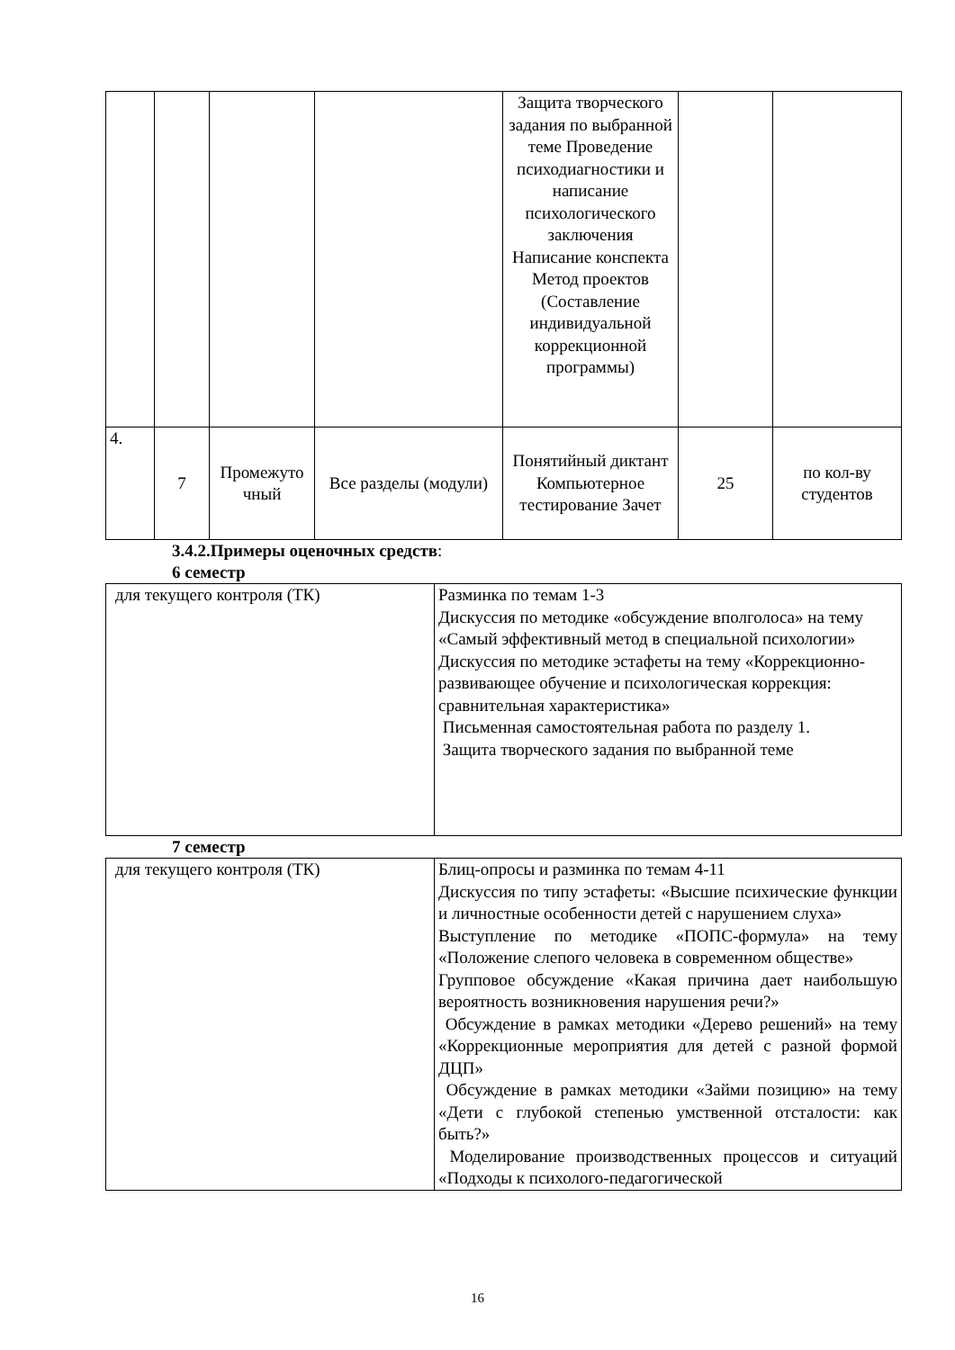| | | | | Защита творческого задания по выбранной теме Проведение психодиагностики и написание психологического заключения Написание конспекта Метод проектов (Составление индивидуальной коррекционной программы) | | |
| 4. | 7 | Промежуто чный | Все разделы (модули) | Понятийный диктант Компьютерное тестирование Зачет | 25 | по кол-ву студентов |
3.4.2.Примеры оценочных средств:
6 семестр
| для текущего контроля (ТК) | Разминка по темам 1-3 Дискуссия по методике «обсуждение вполголоса» на тему «Самый эффективный метод в специальной психологии» Дискуссия по методике эстафеты на тему «Коррекционно-развивающее обучение и психологическая коррекция: сравнительная характеристика» Письменная самостоятельная работа по разделу 1. Защита творческого задания по выбранной теме |
7 семестр
| для текущего контроля (ТК) | Блиц-опросы и разминка по темам 4-11 Дискуссия по типу эстафеты: «Высшие психические функции и личностные особенности детей с нарушением слуха» Выступление по методике «ПОПС-формула» на тему «Положение слепого человека в современном обществе» Групповое обсуждение «Какая причина дает наибольшую вероятность возникновения нарушения речи?» Обсуждение в рамках методики «Дерево решений» на тему «Коррекционные мероприятия для детей с разной формой ДЦП» Обсуждение в рамках методики «Займи позицию» на тему «Дети с глубокой степенью умственной отсталости: как быть?» Моделирование производственных процессов и ситуаций «Подходы к психолого-педагогической |
16